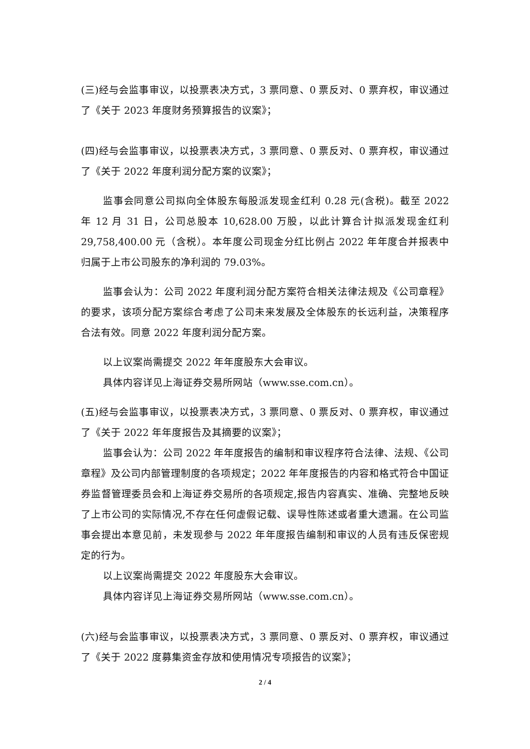(三)经与会监事审议，以投票表决方式，3 票同意、0 票反对、0 票弃权，审议通过了《关于 2023 年度财务预算报告的议案》；
(四)经与会监事审议，以投票表决方式，3 票同意、0 票反对、0 票弃权，审议通过了《关于 2022 年度利润分配方案的议案》；
监事会同意公司拟向全体股东每股派发现金红利 0.28 元(含税)。截至 2022 年 12 月 31 日，公司总股本 10,628.00 万股，以此计算合计拟派发现金红利 29,758,400.00 元（含税）。本年度公司现金分红比例占 2022 年年度合并报表中归属于上市公司股东的净利润的 79.03%。
监事会认为：公司 2022 年度利润分配方案符合相关法律法规及《公司章程》的要求，该项分配方案综合考虑了公司未来发展及全体股东的长远利益，决策程序合法有效。同意 2022 年度利润分配方案。
以上议案尚需提交 2022 年年度股东大会审议。
具体内容详见上海证券交易所网站（www.sse.com.cn）。
(五)经与会监事审议，以投票表决方式，3 票同意、0 票反对、0 票弃权，审议通过了《关于 2022 年年度报告及其摘要的议案》；
监事会认为：公司 2022 年年度报告的编制和审议程序符合法律、法规、《公司章程》及公司内部管理制度的各项规定；2022 年年度报告的内容和格式符合中国证券监督管理委员会和上海证券交易所的各项规定,报告内容真实、准确、完整地反映了上市公司的实际情况,不存在任何虚假记载、误导性陈述或者重大遗漏。在公司监事会提出本意见前，未发现参与 2022 年年度报告编制和审议的人员有违反保密规定的行为。
以上议案尚需提交 2022 年度股东大会审议。
具体内容详见上海证券交易所网站（www.sse.com.cn）。
(六)经与会监事审议，以投票表决方式，3 票同意、0 票反对、0 票弃权，审议通过了《关于 2022 度募集资金存放和使用情况专项报告的议案》；
2 / 4